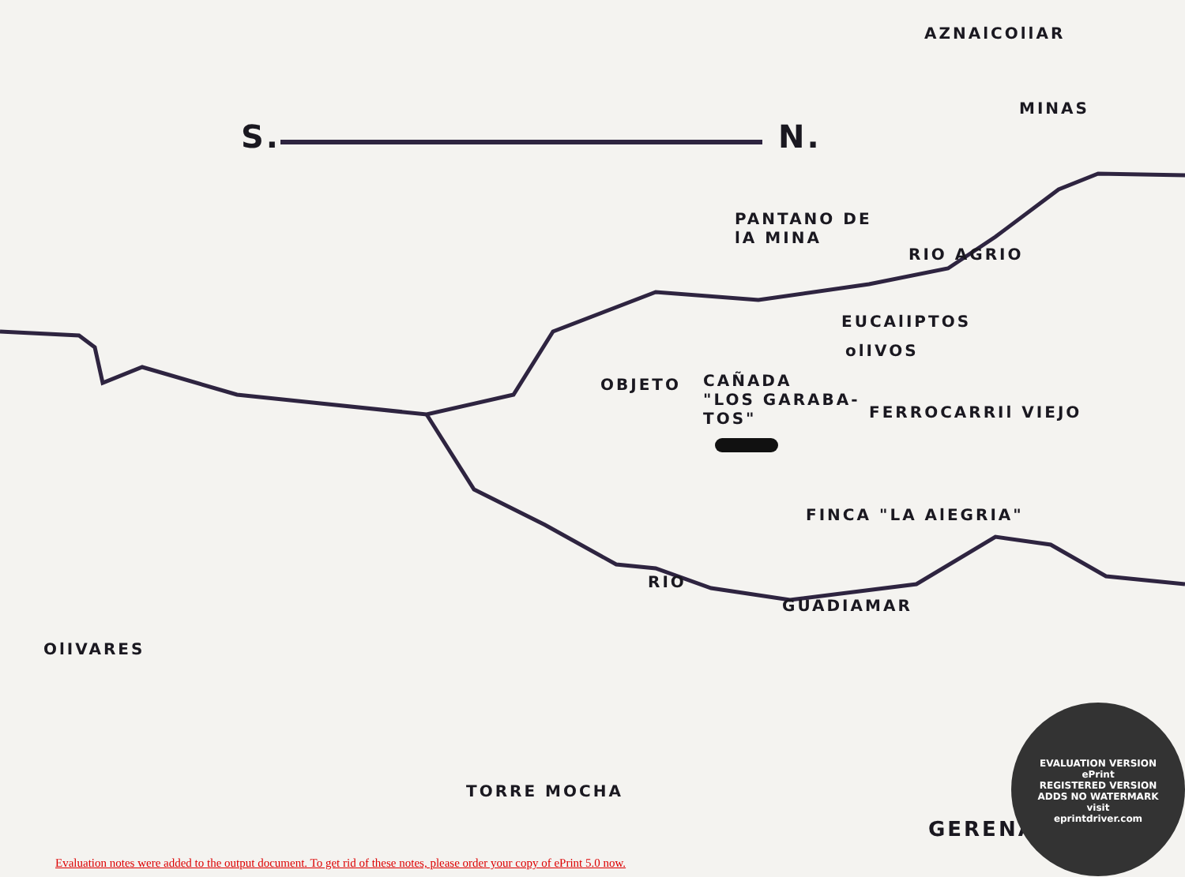AZNAlCOllAR
MINAS
S. N.
PANTANO DE
lA MINA
RIO AGRIO
EUCAlIPTOS
olIVOS
OBJETO
CAÑADA
"LOS GARABA-
TOS"
FERROCARRIl VIEJO
FINCA "LA AlEGRIA"
RIO
GUADIAMAR
OlIVARES
TORRE MOCHA
GERENA
EVALUATION VERSION
ePrint
REGISTERED VERSION
ADDS NO WATERMARK
visit
eprintdriver.com
Evaluation notes were added to the output document. To get rid of these notes, please order your copy of ePrint 5.0 now.